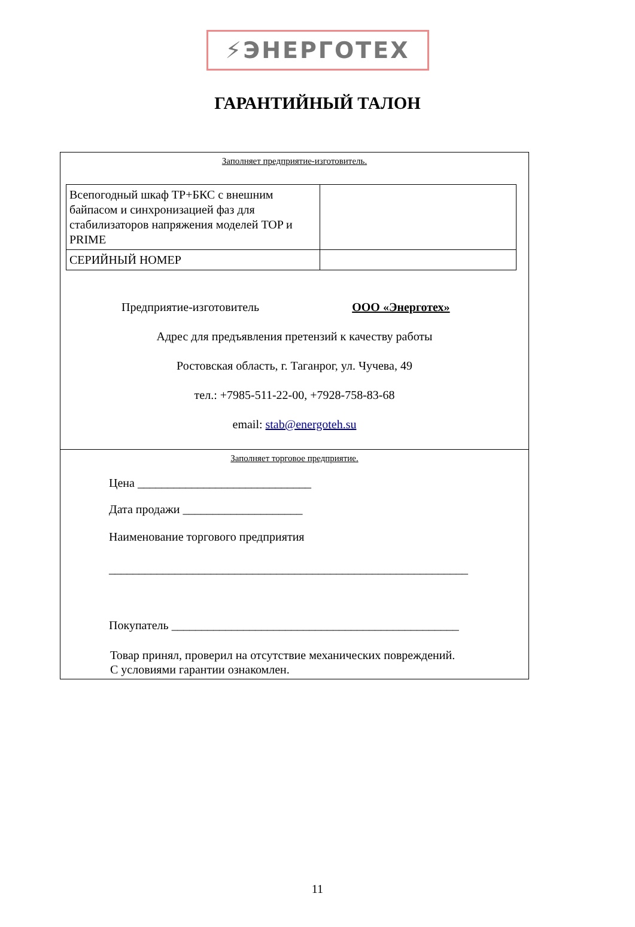⚡ЭНЕРГОТЕХ
ГАРАНТИЙНЫЙ ТАЛОН
Заполняет предприятие-изготовитель.
| Всепогодный шкаф ТР+БКС с внешним байпасом и синхронизацией фаз для стабилизаторов напряжения моделей TOP и PRIME | |
| СЕРИЙНЫЙ НОМЕР | |
Предприятие-изготовитель ООО «Энерготех»
Адрес для предъявления претензий к качеству работы
Ростовская область, г. Таганрог, ул. Чучева, 49
тел.: +7985-511-22-00, +7928-758-83-68
email: stab@energoteh.su
Заполняет торговое предприятие.
Цена _____________________________
Дата продажи ____________________
Наименование торгового предприятия
____________________________________________________________
Покупатель ________________________________________________
Товар принял, проверил на отсутствие механических повреждений.
С условиями гарантии ознакомлен.
11